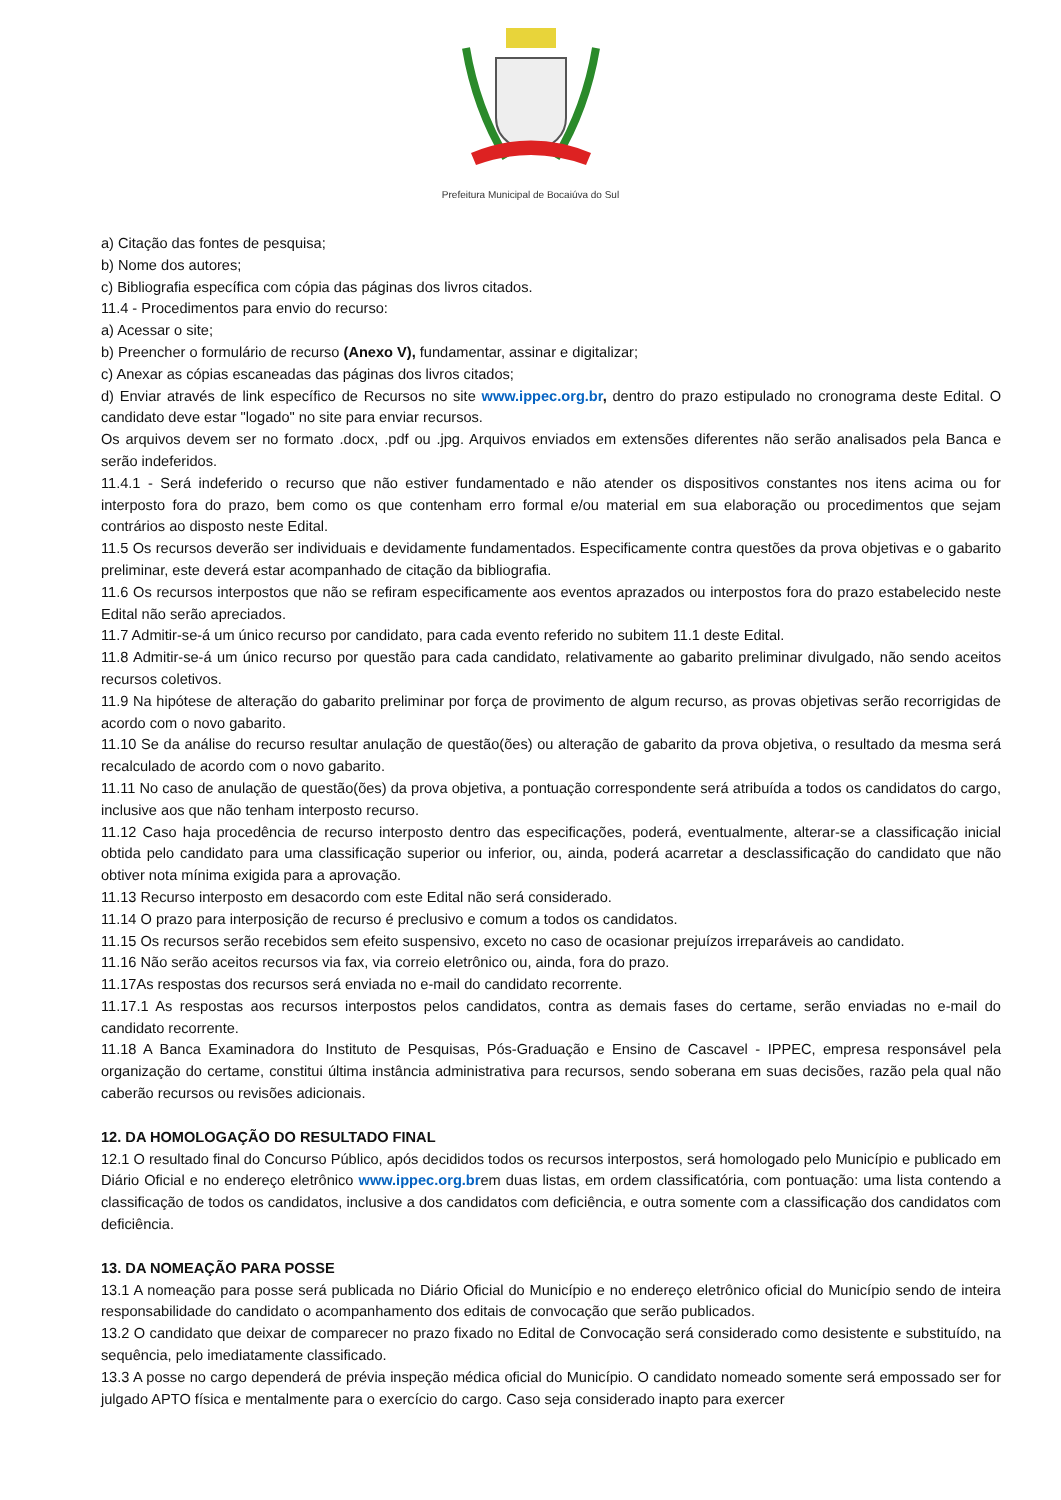Prefeitura Municipal de Bocaiúva do Sul
a) Citação das fontes de pesquisa;
b) Nome dos autores;
c) Bibliografia específica com cópia das páginas dos livros citados.
11.4 - Procedimentos para envio do recurso:
a) Acessar o site;
b) Preencher o formulário de recurso (Anexo V), fundamentar, assinar e digitalizar;
c) Anexar as cópias escaneadas das páginas dos livros citados;
d) Enviar através de link específico de Recursos no site www.ippec.org.br, dentro do prazo estipulado no cronograma deste Edital. O candidato deve estar "logado" no site para enviar recursos.
Os arquivos devem ser no formato .docx, .pdf ou .jpg. Arquivos enviados em extensões diferentes não serão analisados pela Banca e serão indeferidos.
11.4.1 - Será indeferido o recurso que não estiver fundamentado e não atender os dispositivos constantes nos itens acima ou for interposto fora do prazo, bem como os que contenham erro formal e/ou material em sua elaboração ou procedimentos que sejam contrários ao disposto neste Edital.
11.5 Os recursos deverão ser individuais e devidamente fundamentados. Especificamente contra questões da prova objetivas e o gabarito preliminar, este deverá estar acompanhado de citação da bibliografia.
11.6 Os recursos interpostos que não se refiram especificamente aos eventos aprazados ou interpostos fora do prazo estabelecido neste Edital não serão apreciados.
11.7 Admitir-se-á um único recurso por candidato, para cada evento referido no subitem 11.1 deste Edital.
11.8 Admitir-se-á um único recurso por questão para cada candidato, relativamente ao gabarito preliminar divulgado, não sendo aceitos recursos coletivos.
11.9 Na hipótese de alteração do gabarito preliminar por força de provimento de algum recurso, as provas objetivas serão recorrigidas de acordo com o novo gabarito.
11.10 Se da análise do recurso resultar anulação de questão(ões) ou alteração de gabarito da prova objetiva, o resultado da mesma será recalculado de acordo com o novo gabarito.
11.11 No caso de anulação de questão(ões) da prova objetiva, a pontuação correspondente será atribuída a todos os candidatos do cargo, inclusive aos que não tenham interposto recurso.
11.12 Caso haja procedência de recurso interposto dentro das especificações, poderá, eventualmente, alterar-se a classificação inicial obtida pelo candidato para uma classificação superior ou inferior, ou, ainda, poderá acarretar a desclassificação do candidato que não obtiver nota mínima exigida para a aprovação.
11.13 Recurso interposto em desacordo com este Edital não será considerado.
11.14 O prazo para interposição de recurso é preclusivo e comum a todos os candidatos.
11.15 Os recursos serão recebidos sem efeito suspensivo, exceto no caso de ocasionar prejuízos irreparáveis ao candidato.
11.16 Não serão aceitos recursos via fax, via correio eletrônico ou, ainda, fora do prazo.
11.17As respostas dos recursos será enviada no e-mail do candidato recorrente.
11.17.1 As respostas aos recursos interpostos pelos candidatos, contra as demais fases do certame, serão enviadas no e-mail do candidato recorrente.
11.18 A Banca Examinadora do Instituto de Pesquisas, Pós-Graduação e Ensino de Cascavel - IPPEC, empresa responsável pela organização do certame, constitui última instância administrativa para recursos, sendo soberana em suas decisões, razão pela qual não caberão recursos ou revisões adicionais.
12. DA HOMOLOGAÇÃO DO RESULTADO FINAL
12.1 O resultado final do Concurso Público, após decididos todos os recursos interpostos, será homologado pelo Município e publicado em Diário Oficial e no endereço eletrônico www.ippec.org.brem duas listas, em ordem classificatória, com pontuação: uma lista contendo a classificação de todos os candidatos, inclusive a dos candidatos com deficiência, e outra somente com a classificação dos candidatos com deficiência.
13. DA NOMEAÇÃO PARA POSSE
13.1 A nomeação para posse será publicada no Diário Oficial do Município e no endereço eletrônico oficial do Município sendo de inteira responsabilidade do candidato o acompanhamento dos editais de convocação que serão publicados.
13.2 O candidato que deixar de comparecer no prazo fixado no Edital de Convocação será considerado como desistente e substituído, na sequência, pelo imediatamente classificado.
13.3 A posse no cargo dependerá de prévia inspeção médica oficial do Município. O candidato nomeado somente será empossado ser for julgado APTO física e mentalmente para o exercício do cargo. Caso seja considerado inapto para exercer